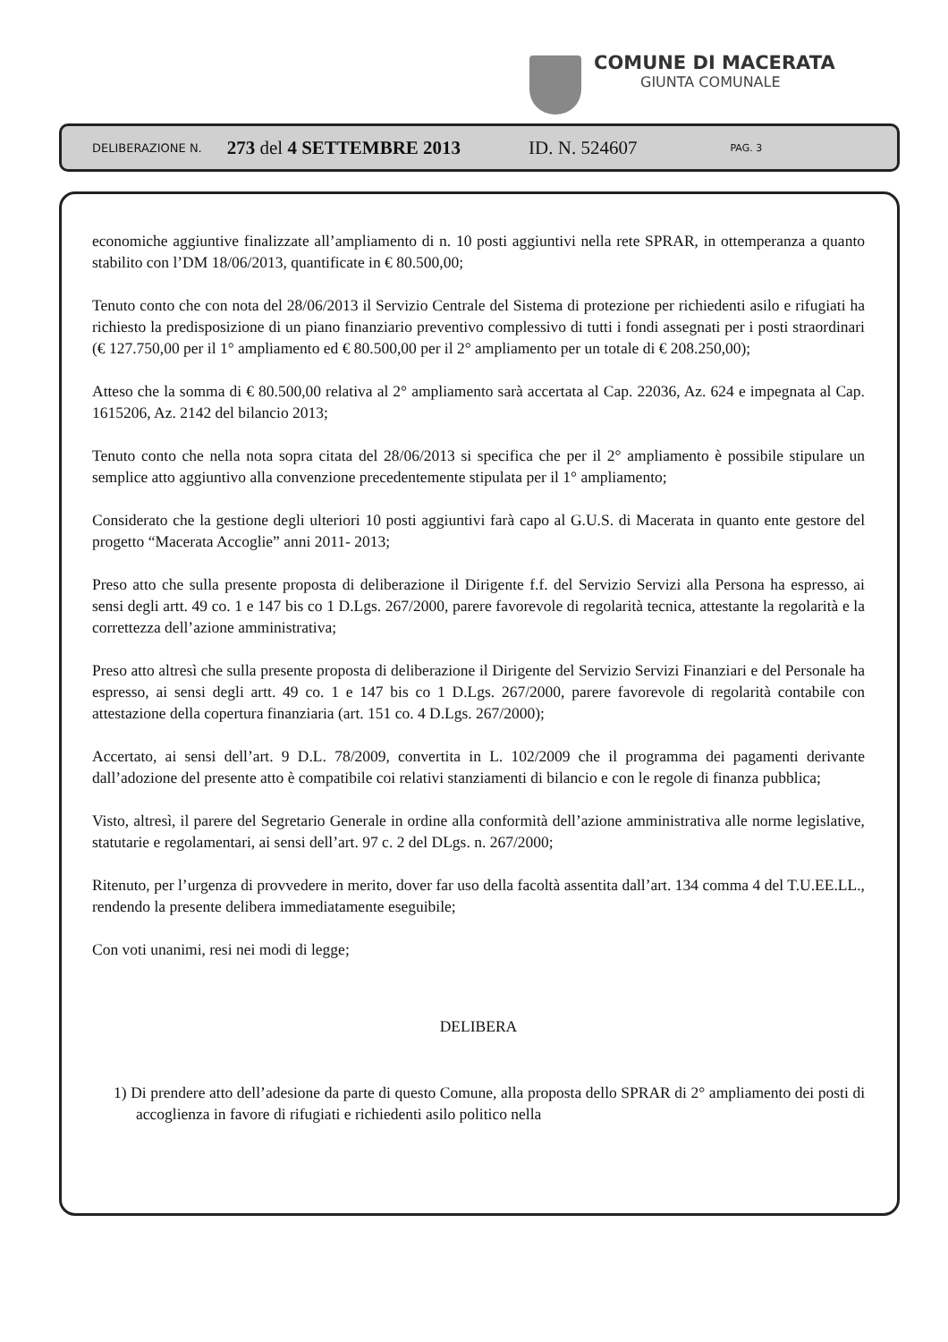COMUNE DI MACERATA
GIUNTA COMUNALE
DELIBERAZIONE N. 273 del 4 SETTEMBRE 2013 ID. N. 524607 PAG. 3
economiche aggiuntive finalizzate all’ampliamento di n. 10 posti aggiuntivi nella rete SPRAR, in ottemperanza a quanto stabilito con l’DM 18/06/2013, quantificate in € 80.500,00;
Tenuto conto che con nota del 28/06/2013 il Servizio Centrale del Sistema di protezione per richiedenti asilo e rifugiati ha richiesto la predisposizione di un piano finanziario preventivo complessivo di tutti i fondi assegnati per i posti straordinari (€ 127.750,00 per il 1° ampliamento ed € 80.500,00 per il 2° ampliamento per un totale di € 208.250,00);
Atteso che la somma di € 80.500,00 relativa al 2° ampliamento sarà accertata al Cap. 22036, Az. 624 e impegnata al Cap. 1615206, Az. 2142 del bilancio 2013;
Tenuto conto che nella nota sopra citata del 28/06/2013 si specifica che per il 2° ampliamento è possibile stipulare un semplice atto aggiuntivo alla convenzione precedentemente stipulata per il 1° ampliamento;
Considerato che la gestione degli ulteriori 10 posti aggiuntivi farà capo al G.U.S. di Macerata in quanto ente gestore del progetto “Macerata Accoglie” anni 2011- 2013;
Preso atto che sulla presente proposta di deliberazione il Dirigente f.f. del Servizio Servizi alla Persona ha espresso, ai sensi degli artt. 49 co. 1 e 147 bis co 1 D.Lgs. 267/2000, parere favorevole di regolarità tecnica, attestante la regolarità e la correttezza dell’azione amministrativa;
Preso atto altresì che sulla presente proposta di deliberazione il Dirigente del Servizio Servizi Finanziari e del Personale ha espresso, ai sensi degli artt. 49 co. 1 e 147 bis co 1 D.Lgs. 267/2000, parere favorevole di regolarità contabile con attestazione della copertura finanziaria (art. 151 co. 4 D.Lgs. 267/2000);
Accertato, ai sensi dell’art. 9 D.L. 78/2009, convertita in L. 102/2009 che il programma dei pagamenti derivante dall’adozione del presente atto è compatibile coi relativi stanziamenti di bilancio e con le regole di finanza pubblica;
Visto, altresì, il parere del Segretario Generale in ordine alla conformità dell’azione amministrativa alle norme legislative, statutarie e regolamentari, ai sensi dell’art. 97 c. 2 del DLgs. n. 267/2000;
Ritenuto, per l’urgenza di provvedere in merito, dover far uso della facoltà assentita dall’art. 134 comma 4 del T.U.EE.LL., rendendo la presente delibera immediatamente eseguibile;
Con voti unanimi, resi nei modi di legge;
DELIBERA
1) Di prendere atto dell’adesione da parte di questo Comune, alla proposta dello SPRAR di 2° ampliamento dei posti di accoglienza in favore di rifugiati e richiedenti asilo politico nella